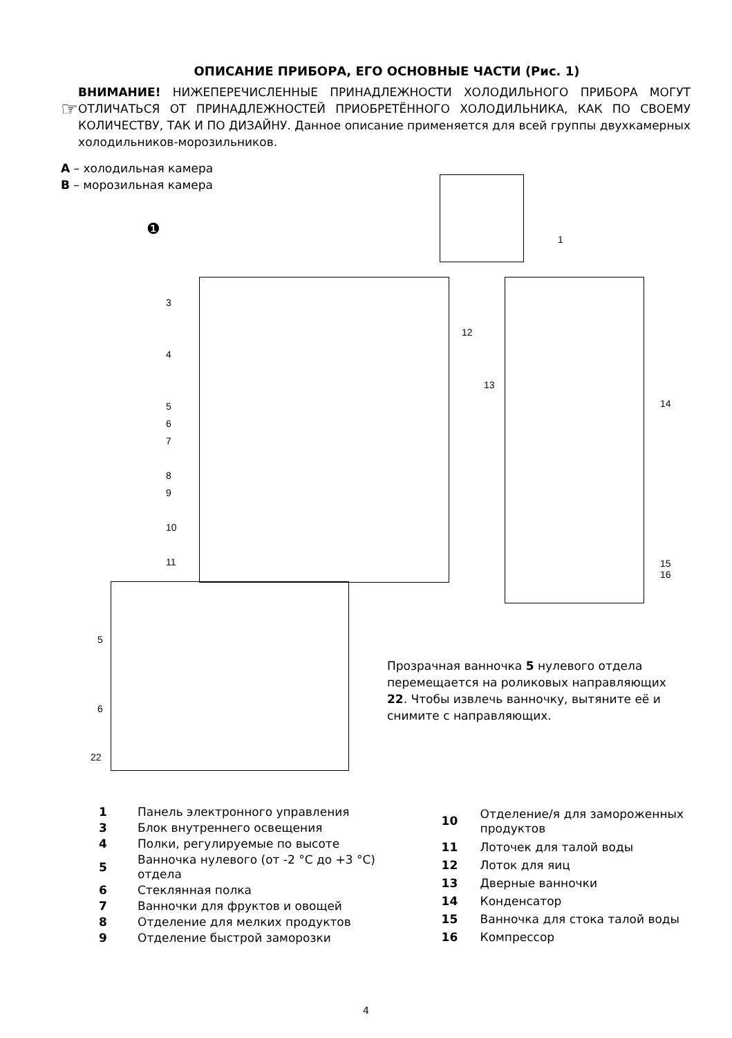ОПИСАНИЕ ПРИБОРА, ЕГО ОСНОВНЫЕ ЧАСТИ (Рис. 1)
☞
ВНИМАНИЕ! НИЖЕПЕРЕЧИСЛЕННЫЕ ПРИНАДЛЕЖНОСТИ ХОЛОДИЛЬНОГО ПРИБОРА МОГУТ ОТЛИЧАТЬСЯ ОТ ПРИНАДЛЕЖНОСТЕЙ ПРИОБРЕТЁННОГО ХОЛОДИЛЬНИКА, КАК ПО СВОЕМУ КОЛИЧЕСТВУ, ТАК И ПО ДИЗАЙНУ. Данное описание применяется для всей группы двухкамерных холодильников-морозильников.
A – холодильная камера
B – морозильная камера
1
❶
3
4
5
6
7
8
9
10
11
12
13
14
15
16
5
6
22
Прозрачная ванночка 5 нулевого отдела перемещается на роликовых направляющих 22. Чтобы извлечь ванночку, вытяните её и снимите с направляющих.
| 1 | Панель электронного управления |
| 3 | Блок внутреннего освещения |
| 4 | Полки, регулируемые по высоте |
| 5 | Ванночка нулевого (от -2 °C до +3 °C) отдела |
| 6 | Стеклянная полка |
| 7 | Ванночки для фруктов и овощей |
| 8 | Отделение для мелких продуктов |
| 9 | Отделение быстрой заморозки |
| 10 | Отделение/я для замороженных продуктов |
| 11 | Лоточек для талой воды |
| 12 | Лоток для яиц |
| 13 | Дверные ванночки |
| 14 | Конденсатор |
| 15 | Ванночка для стока талой воды |
| 16 | Компрессор |
4